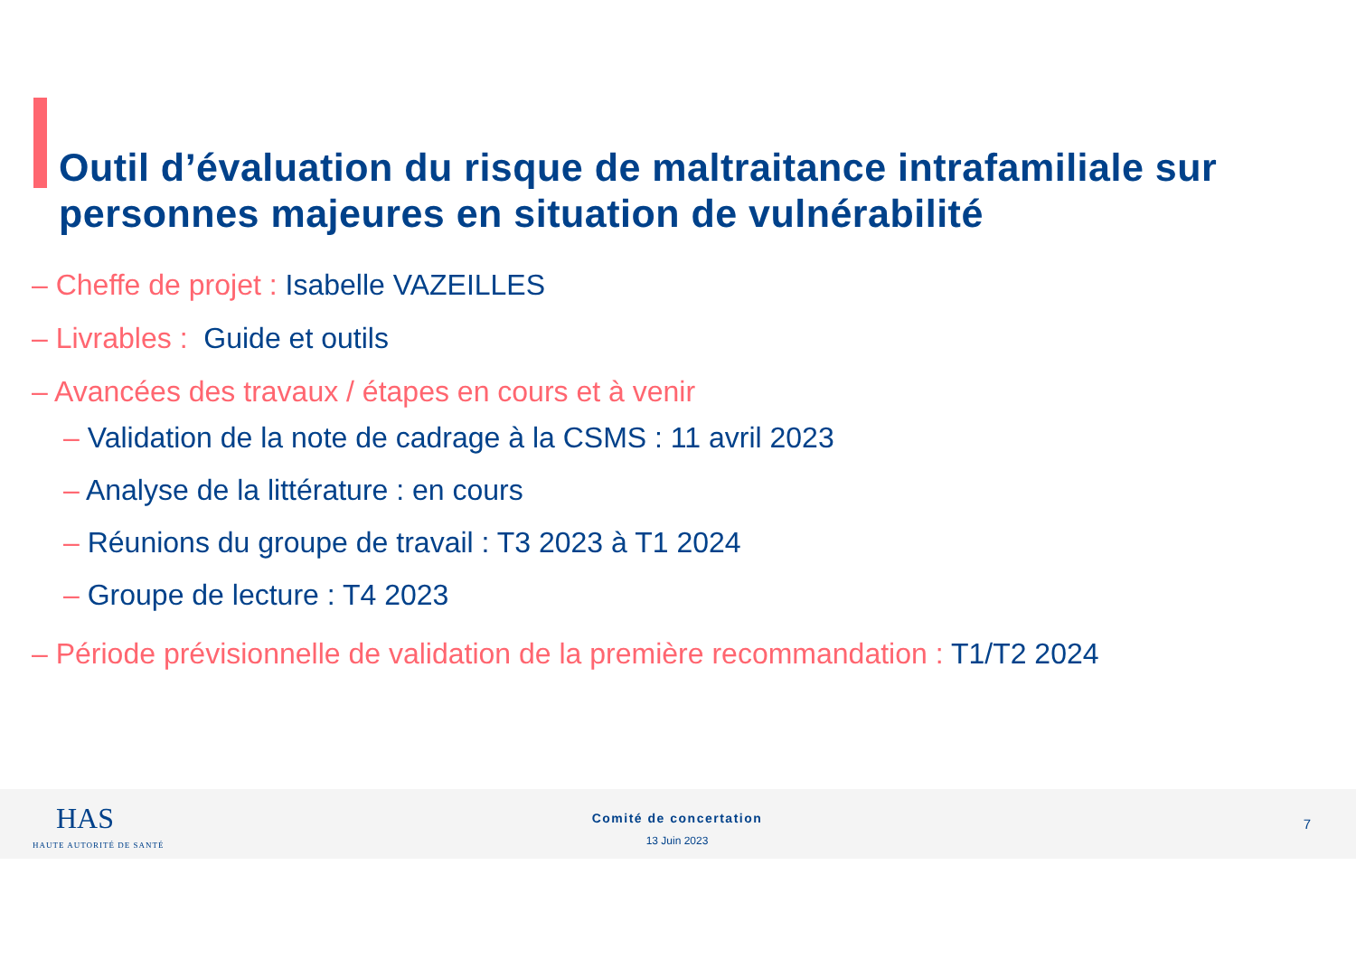Outil d’évaluation du risque de maltraitance intrafamiliale sur personnes majeures en situation de vulnérabilité
– Cheffe de projet : Isabelle VAZEILLES
– Livrables : Guide et outils
– Avancées des travaux / étapes en cours et à venir
– Validation de la note de cadrage à la CSMS : 11 avril 2023
– Analyse de la littérature : en cours
– Réunions du groupe de travail : T3 2023 à T1 2024
– Groupe de lecture : T4 2023
– Période prévisionnelle de validation de la première recommandation : T1/T2 2024
HAS
HAUTE AUTORITÉ DE SANTÉ
Comité de concertation
13 Juin 2023
7